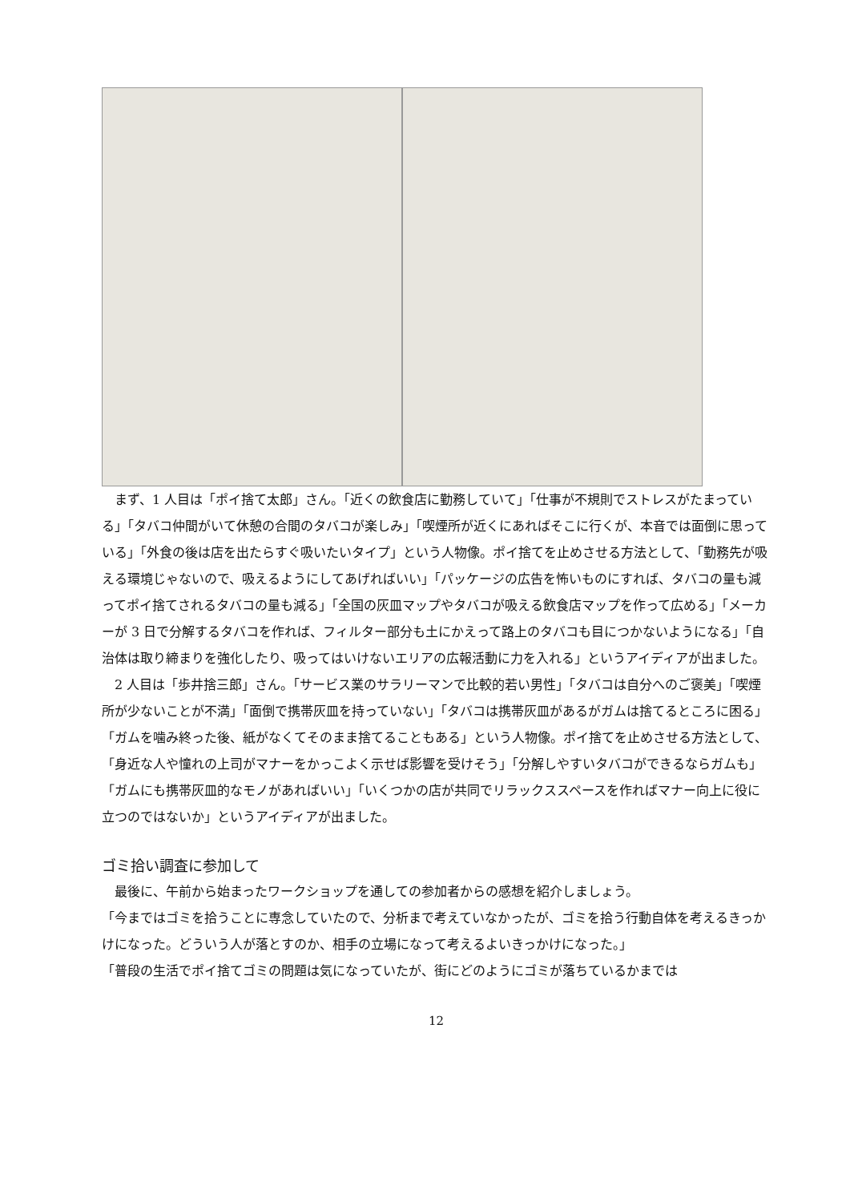まず、1 人目は「ポイ捨て太郎」さん。「近くの飲食店に勤務していて」「仕事が不規則でストレスがたまっている」「タバコ仲間がいて休憩の合間のタバコが楽しみ」「喫煙所が近くにあればそこに行くが、本音では面倒に思っている」「外食の後は店を出たらすぐ吸いたいタイプ」という人物像。ポイ捨てを止めさせる方法として、「勤務先が吸える環境じゃないので、吸えるようにしてあげればいい」「パッケージの広告を怖いものにすれば、タバコの量も減ってポイ捨てされるタバコの量も減る」「全国の灰皿マップやタバコが吸える飲食店マップを作って広める」「メーカーが 3 日で分解するタバコを作れば、フィルター部分も土にかえって路上のタバコも目につかないようになる」「自治体は取り締まりを強化したり、吸ってはいけないエリアの広報活動に力を入れる」というアイディアが出ました。
2 人目は「歩井捨三郎」さん。「サービス業のサラリーマンで比較的若い男性」「タバコは自分へのご褒美」「喫煙所が少ないことが不満」「面倒で携帯灰皿を持っていない」「タバコは携帯灰皿があるがガムは捨てるところに困る」「ガムを噛み終った後、紙がなくてそのまま捨てることもある」という人物像。ポイ捨てを止めさせる方法として、「身近な人や憧れの上司がマナーをかっこよく示せば影響を受けそう」「分解しやすいタバコができるならガムも」「ガムにも携帯灰皿的なモノがあればいい」「いくつかの店が共同でリラックススペースを作ればマナー向上に役に立つのではないか」というアイディアが出ました。
ゴミ拾い調査に参加して
最後に、午前から始まったワークショップを通しての参加者からの感想を紹介しましょう。
「今まではゴミを拾うことに専念していたので、分析まで考えていなかったが、ゴミを拾う行動自体を考えるきっかけになった。どういう人が落とすのか、相手の立場になって考えるよいきっかけになった。」
「普段の生活でポイ捨てゴミの問題は気になっていたが、街にどのようにゴミが落ちているかまでは
12